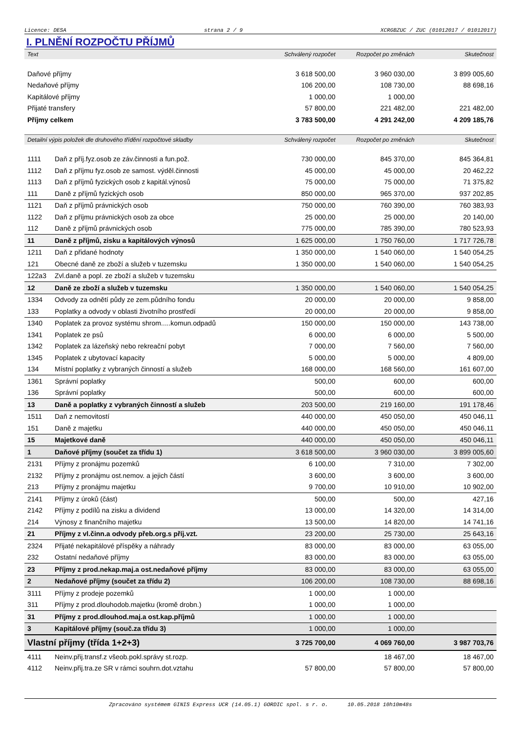Licence: DESA strana 2 / 9 XCRGBZUC / ZUC (01012017 / 01012017)
I. PLNĚNÍ ROZPOČTU PŘÍJMŮ
| Text | | Schválený rozpočet | Rozpočet po změnách | Skutečnost |
| --- | --- | --- | --- | --- |
| Daňové příjmy | | 3 618 500,00 | 3 960 030,00 | 3 899 005,60 |
| Nedaňové příjmy | | 106 200,00 | 108 730,00 | 88 698,16 |
| Kapitálové příjmy | | 1 000,00 | 1 000,00 | |
| Přijaté transfery | | 57 800,00 | 221 482,00 | 221 482,00 |
| Příjmy celkem | | 3 783 500,00 | 4 291 242,00 | 4 209 185,76 |
| Detailní výpis položek dle druhového třídění rozpočtové skladby | | Schválený rozpočet | Rozpočet po změnách | Skutečnost |
| 1111 | Daň z příj.fyz.osob ze záv.činnosti a fun.pož. | 730 000,00 | 845 370,00 | 845 364,81 |
| 1112 | Daň z příjmu fyz.osob ze samost. výděl.činnosti | 45 000,00 | 45 000,00 | 20 462,22 |
| 1113 | Daň z příjmů fyzických osob z kapitál.výnosů | 75 000,00 | 75 000,00 | 71 375,82 |
| 111 | Daně z příjmů fyzických osob | 850 000,00 | 965 370,00 | 937 202,85 |
| 1121 | Daň z příjmů právnických osob | 750 000,00 | 760 390,00 | 760 383,93 |
| 1122 | Daň z příjmu právnických osob za obce | 25 000,00 | 25 000,00 | 20 140,00 |
| 112 | Daně z příjmů právnických osob | 775 000,00 | 785 390,00 | 780 523,93 |
| 11 | Daně z příjmů, zisku a kapitálových výnosů | 1 625 000,00 | 1 750 760,00 | 1 717 726,78 |
| 1211 | Daň z přidané hodnoty | 1 350 000,00 | 1 540 060,00 | 1 540 054,25 |
| 121 | Obecné daně ze zboží a služeb v tuzemsku | 1 350 000,00 | 1 540 060,00 | 1 540 054,25 |
| 122a3 | Zvl.daně a popl. ze zboží a služeb v tuzemsku | | | |
| 12 | Daně ze zboží a služeb v tuzemsku | 1 350 000,00 | 1 540 060,00 | 1 540 054,25 |
| 1334 | Odvody za odnětí půdy ze zem.půdního fondu | 20 000,00 | 20 000,00 | 9 858,00 |
| 133 | Poplatky a odvody v oblasti životního prostředí | 20 000,00 | 20 000,00 | 9 858,00 |
| 1340 | Poplatek za provoz systému shrom.....komun.odpadů | 150 000,00 | 150 000,00 | 143 738,00 |
| 1341 | Poplatek ze psů | 6 000,00 | 6 000,00 | 5 500,00 |
| 1342 | Poplatek za lázeňský nebo rekreační pobyt | 7 000,00 | 7 560,00 | 7 560,00 |
| 1345 | Poplatek z ubytovací kapacity | 5 000,00 | 5 000,00 | 4 809,00 |
| 134 | Místní poplatky z vybraných činností a služeb | 168 000,00 | 168 560,00 | 161 607,00 |
| 1361 | Správní poplatky | 500,00 | 600,00 | 600,00 |
| 136 | Správní poplatky | 500,00 | 600,00 | 600,00 |
| 13 | Daně a poplatky z vybraných činností a služeb | 203 500,00 | 219 160,00 | 191 178,46 |
| 1511 | Daň z nemovitostí | 440 000,00 | 450 050,00 | 450 046,11 |
| 151 | Daně z majetku | 440 000,00 | 450 050,00 | 450 046,11 |
| 15 | Majetkové daně | 440 000,00 | 450 050,00 | 450 046,11 |
| 1 | Daňové příjmy (součet za třídu 1) | 3 618 500,00 | 3 960 030,00 | 3 899 005,60 |
| 2131 | Příjmy z pronájmu pozemků | 6 100,00 | 7 310,00 | 7 302,00 |
| 2132 | Příjmy z pronájmu ost.nemov. a jejich částí | 3 600,00 | 3 600,00 | 3 600,00 |
| 213 | Příjmy z pronájmu majetku | 9 700,00 | 10 910,00 | 10 902,00 |
| 2141 | Příjmy z úroků (část) | 500,00 | 500,00 | 427,16 |
| 2142 | Příjmy z podílů na zisku a dividend | 13 000,00 | 14 320,00 | 14 314,00 |
| 214 | Výnosy z finančního majetku | 13 500,00 | 14 820,00 | 14 741,16 |
| 21 | Příjmy z vl.činn.a odvody přeb.org.s příj.vzt. | 23 200,00 | 25 730,00 | 25 643,16 |
| 2324 | Přijaté nekapitálové příspěky a náhrady | 83 000,00 | 83 000,00 | 63 055,00 |
| 232 | Ostatní nedaňové příjmy | 83 000,00 | 83 000,00 | 63 055,00 |
| 23 | Příjmy z prod.nekap.maj.a ost.nedaňové příjmy | 83 000,00 | 83 000,00 | 63 055,00 |
| 2 | Nedaňové příjmy (součet za třídu 2) | 106 200,00 | 108 730,00 | 88 698,16 |
| 3111 | Příjmy z prodeje pozemků | 1 000,00 | 1 000,00 | |
| 311 | Příjmy z prod.dlouhodob.majetku (kromě drobn.) | 1 000,00 | 1 000,00 | |
| 31 | Příjmy z prod.dlouhod.maj.a ost.kap.příjmů | 1 000,00 | 1 000,00 | |
| 3 | Kapitálové příjmy (souč.za třídu 3) | 1 000,00 | 1 000,00 | |
| Vlastní příjmy (třída 1+2+3) | | 3 725 700,00 | 4 069 760,00 | 3 987 703,76 |
| 4111 | Neinv.přij.transf.z všeob.pokl.správy st.rozp. | | 18 467,00 | 18 467,00 |
| 4112 | Neinv.přij.tra.ze SR v rámci souhrn.dot.vztahu | 57 800,00 | 57 800,00 | 57 800,00 |
Zpracováno systémem GINIS Express UCR (14.05.1) GORDIC spol. s r. o. 10.05.2018 10h10m48s